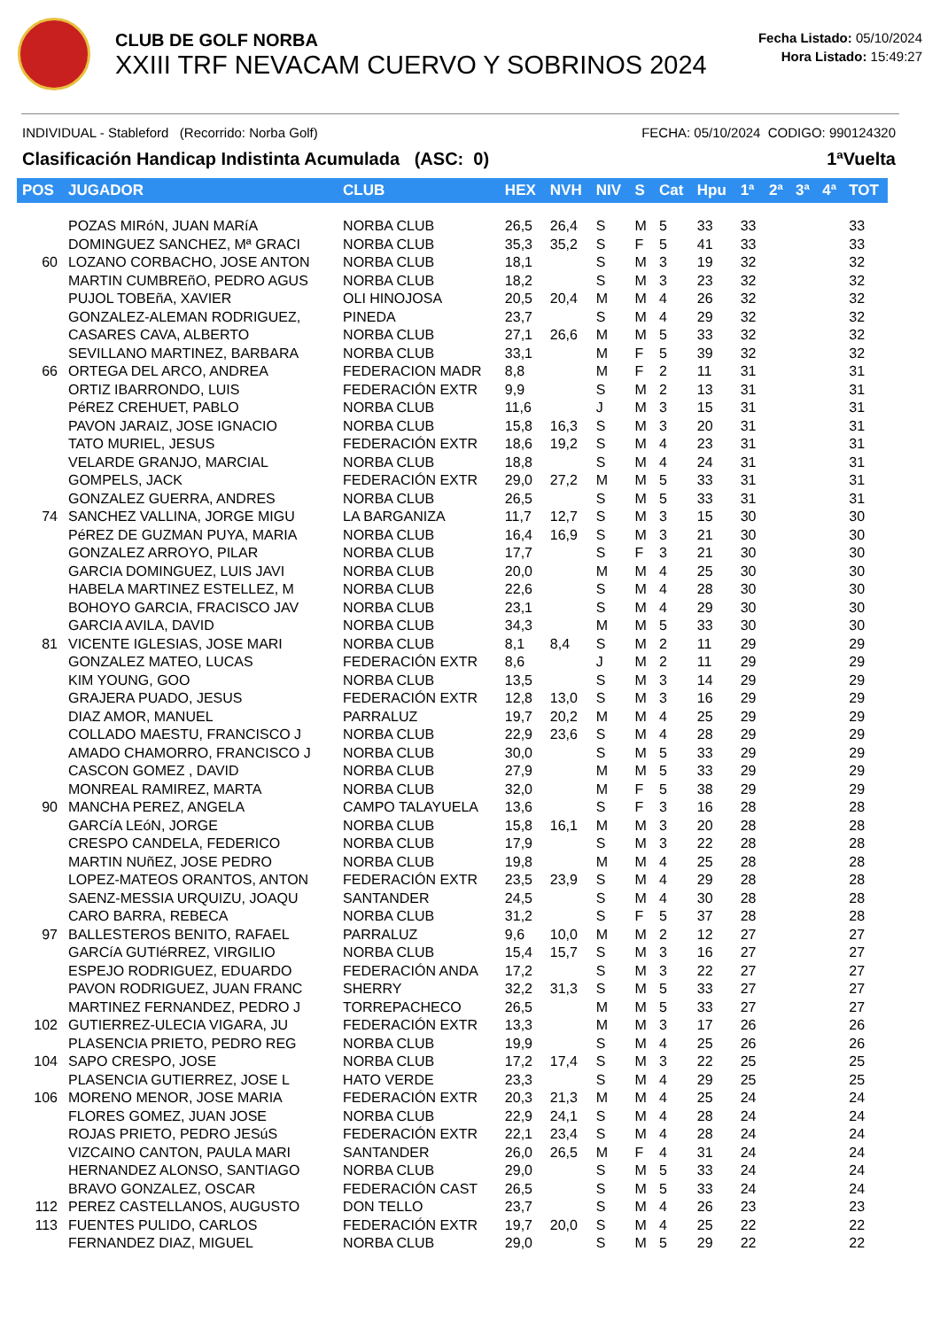CLUB DE GOLF NORBA
XXIII TRF NEVACAM CUERVO Y SOBRINOS 2024
Fecha Listado: 05/10/2024
Hora Listado: 15:49:27
INDIVIDUAL - Stableford (Recorrido: Norba Golf) FECHA: 05/10/2024 CODIGO: 990124320
Clasificación Handicap Indistinta Acumulada (ASC: 0) 1ªVuelta
| POS | JUGADOR | CLUB | HEX | NVH | NIV | S | Cat | Hpu | 1ª | 2ª | 3ª | 4ª | TOT |
| --- | --- | --- | --- | --- | --- | --- | --- | --- | --- | --- | --- | --- | --- |
| | POZAS MIRóN, JUAN MARíA | NORBA CLUB | 26,5 | 26,4 | S | M | 5 | 33 | 33 | | | | 33 |
| | DOMINGUEZ SANCHEZ, Mª GRACI | NORBA CLUB | 35,3 | 35,2 | S | F | 5 | 41 | 33 | | | | 33 |
| 60 | LOZANO CORBACHO, JOSE ANTON | NORBA CLUB | 18,1 | | S | M | 3 | 19 | 32 | | | | 32 |
| | MARTIN CUMBREñO, PEDRO AGUS | NORBA CLUB | 18,2 | | S | M | 3 | 23 | 32 | | | | 32 |
| | PUJOL TOBEñA, XAVIER | OLI HINOJOSA | 20,5 | 20,4 | M | M | 4 | 26 | 32 | | | | 32 |
| | GONZALEZ-ALEMAN RODRIGUEZ, | PINEDA | 23,7 | | S | M | 4 | 29 | 32 | | | | 32 |
| | CASARES CAVA, ALBERTO | NORBA CLUB | 27,1 | 26,6 | M | M | 5 | 33 | 32 | | | | 32 |
| | SEVILLANO MARTINEZ, BARBARA | NORBA CLUB | 33,1 | | M | F | 5 | 39 | 32 | | | | 32 |
| 66 | ORTEGA DEL ARCO, ANDREA | FEDERACION MADR | 8,8 | | M | F | 2 | 11 | 31 | | | | 31 |
| | ORTIZ IBARRONDO, LUIS | FEDERACIÓN EXTR | 9,9 | | S | M | 2 | 13 | 31 | | | | 31 |
| | PéREZ CREHUET, PABLO | NORBA CLUB | 11,6 | | J | M | 3 | 15 | 31 | | | | 31 |
| | PAVON JARAIZ, JOSE IGNACIO | NORBA CLUB | 15,8 | 16,3 | S | M | 3 | 20 | 31 | | | | 31 |
| | TATO MURIEL, JESUS | FEDERACIÓN EXTR | 18,6 | 19,2 | S | M | 4 | 23 | 31 | | | | 31 |
| | VELARDE GRANJO, MARCIAL | NORBA CLUB | 18,8 | | S | M | 4 | 24 | 31 | | | | 31 |
| | GOMPELS, JACK | FEDERACIÓN EXTR | 29,0 | 27,2 | M | M | 5 | 33 | 31 | | | | 31 |
| | GONZALEZ GUERRA, ANDRES | NORBA CLUB | 26,5 | | S | M | 5 | 33 | 31 | | | | 31 |
| 74 | SANCHEZ VALLINA, JORGE MIGU | LA BARGANIZA | 11,7 | 12,7 | S | M | 3 | 15 | 30 | | | | 30 |
| | PéREZ DE GUZMAN PUYA, MARIA | NORBA CLUB | 16,4 | 16,9 | S | M | 3 | 21 | 30 | | | | 30 |
| | GONZALEZ ARROYO, PILAR | NORBA CLUB | 17,7 | | S | F | 3 | 21 | 30 | | | | 30 |
| | GARCIA DOMINGUEZ, LUIS JAVI | NORBA CLUB | 20,0 | | M | M | 4 | 25 | 30 | | | | 30 |
| | HABELA MARTINEZ ESTELLEZ, M | NORBA CLUB | 22,6 | | S | M | 4 | 28 | 30 | | | | 30 |
| | BOHOYO GARCIA, FRACISCO JAV | NORBA CLUB | 23,1 | | S | M | 4 | 29 | 30 | | | | 30 |
| | GARCIA AVILA, DAVID | NORBA CLUB | 34,3 | | M | M | 5 | 33 | 30 | | | | 30 |
| 81 | VICENTE IGLESIAS, JOSE MARI | NORBA CLUB | 8,1 | 8,4 | S | M | 2 | 11 | 29 | | | | 29 |
| | GONZALEZ MATEO, LUCAS | FEDERACIÓN EXTR | 8,6 | | J | M | 2 | 11 | 29 | | | | 29 |
| | KIM YOUNG, GOO | NORBA CLUB | 13,5 | | S | M | 3 | 14 | 29 | | | | 29 |
| | GRAJERA PUADO, JESUS | FEDERACIÓN EXTR | 12,8 | 13,0 | S | M | 3 | 16 | 29 | | | | 29 |
| | DIAZ AMOR, MANUEL | PARRALUZ | 19,7 | 20,2 | M | M | 4 | 25 | 29 | | | | 29 |
| | COLLADO MAESTU, FRANCISCO J | NORBA CLUB | 22,9 | 23,6 | S | M | 4 | 28 | 29 | | | | 29 |
| | AMADO CHAMORRO, FRANCISCO J | NORBA CLUB | 30,0 | | S | M | 5 | 33 | 29 | | | | 29 |
| | CASCON GOMEZ , DAVID | NORBA CLUB | 27,9 | | M | M | 5 | 33 | 29 | | | | 29 |
| | MONREAL RAMIREZ, MARTA | NORBA CLUB | 32,0 | | M | F | 5 | 38 | 29 | | | | 29 |
| 90 | MANCHA PEREZ, ANGELA | CAMPO TALAYUELA | 13,6 | | S | F | 3 | 16 | 28 | | | | 28 |
| | GARCíA LEóN, JORGE | NORBA CLUB | 15,8 | 16,1 | M | M | 3 | 20 | 28 | | | | 28 |
| | CRESPO CANDELA, FEDERICO | NORBA CLUB | 17,9 | | S | M | 3 | 22 | 28 | | | | 28 |
| | MARTIN NUñEZ, JOSE PEDRO | NORBA CLUB | 19,8 | | M | M | 4 | 25 | 28 | | | | 28 |
| | LOPEZ-MATEOS ORANTOS, ANTON | FEDERACIÓN EXTR | 23,5 | 23,9 | S | M | 4 | 29 | 28 | | | | 28 |
| | SAENZ-MESSIA URQUIZU, JOAQU | SANTANDER | 24,5 | | S | M | 4 | 30 | 28 | | | | 28 |
| | CARO BARRA, REBECA | NORBA CLUB | 31,2 | | S | F | 5 | 37 | 28 | | | | 28 |
| 97 | BALLESTEROS BENITO, RAFAEL | PARRALUZ | 9,6 | 10,0 | M | M | 2 | 12 | 27 | | | | 27 |
| | GARCíA GUTIéRREZ, VIRGILIO | NORBA CLUB | 15,4 | 15,7 | S | M | 3 | 16 | 27 | | | | 27 |
| | ESPEJO RODRIGUEZ, EDUARDO | FEDERACIÓN ANDA | 17,2 | | S | M | 3 | 22 | 27 | | | | 27 |
| | PAVON RODRIGUEZ, JUAN FRANC | SHERRY | 32,2 | 31,3 | S | M | 5 | 33 | 27 | | | | 27 |
| | MARTINEZ FERNANDEZ, PEDRO J | TORREPACHECO | 26,5 | | M | M | 5 | 33 | 27 | | | | 27 |
| 102 | GUTIERREZ-ULECIA VIGARA, JU | FEDERACIÓN EXTR | 13,3 | | M | M | 3 | 17 | 26 | | | | 26 |
| | PLASENCIA PRIETO, PEDRO REG | NORBA CLUB | 19,9 | | S | M | 4 | 25 | 26 | | | | 26 |
| 104 | SAPO CRESPO, JOSE | NORBA CLUB | 17,2 | 17,4 | S | M | 3 | 22 | 25 | | | | 25 |
| | PLASENCIA GUTIERREZ, JOSE L | HATO VERDE | 23,3 | | S | M | 4 | 29 | 25 | | | | 25 |
| 106 | MORENO MENOR, JOSE MARIA | FEDERACIÓN EXTR | 20,3 | 21,3 | M | M | 4 | 25 | 24 | | | | 24 |
| | FLORES GOMEZ, JUAN JOSE | NORBA CLUB | 22,9 | 24,1 | S | M | 4 | 28 | 24 | | | | 24 |
| | ROJAS PRIETO, PEDRO JESúS | FEDERACIÓN EXTR | 22,1 | 23,4 | S | M | 4 | 28 | 24 | | | | 24 |
| | VIZCAINO CANTON, PAULA MARI | SANTANDER | 26,0 | 26,5 | M | F | 4 | 31 | 24 | | | | 24 |
| | HERNANDEZ ALONSO, SANTIAGO | NORBA CLUB | 29,0 | | S | M | 5 | 33 | 24 | | | | 24 |
| | BRAVO GONZALEZ, OSCAR | FEDERACIÓN CAST | 26,5 | | S | M | 5 | 33 | 24 | | | | 24 |
| 112 | PEREZ CASTELLANOS, AUGUSTO | DON TELLO | 23,7 | | S | M | 4 | 26 | 23 | | | | 23 |
| 113 | FUENTES PULIDO, CARLOS | FEDERACIÓN EXTR | 19,7 | 20,0 | S | M | 4 | 25 | 22 | | | | 22 |
| | FERNANDEZ DIAZ, MIGUEL | NORBA CLUB | 29,0 | | S | M | 5 | 29 | 22 | | | | 22 |